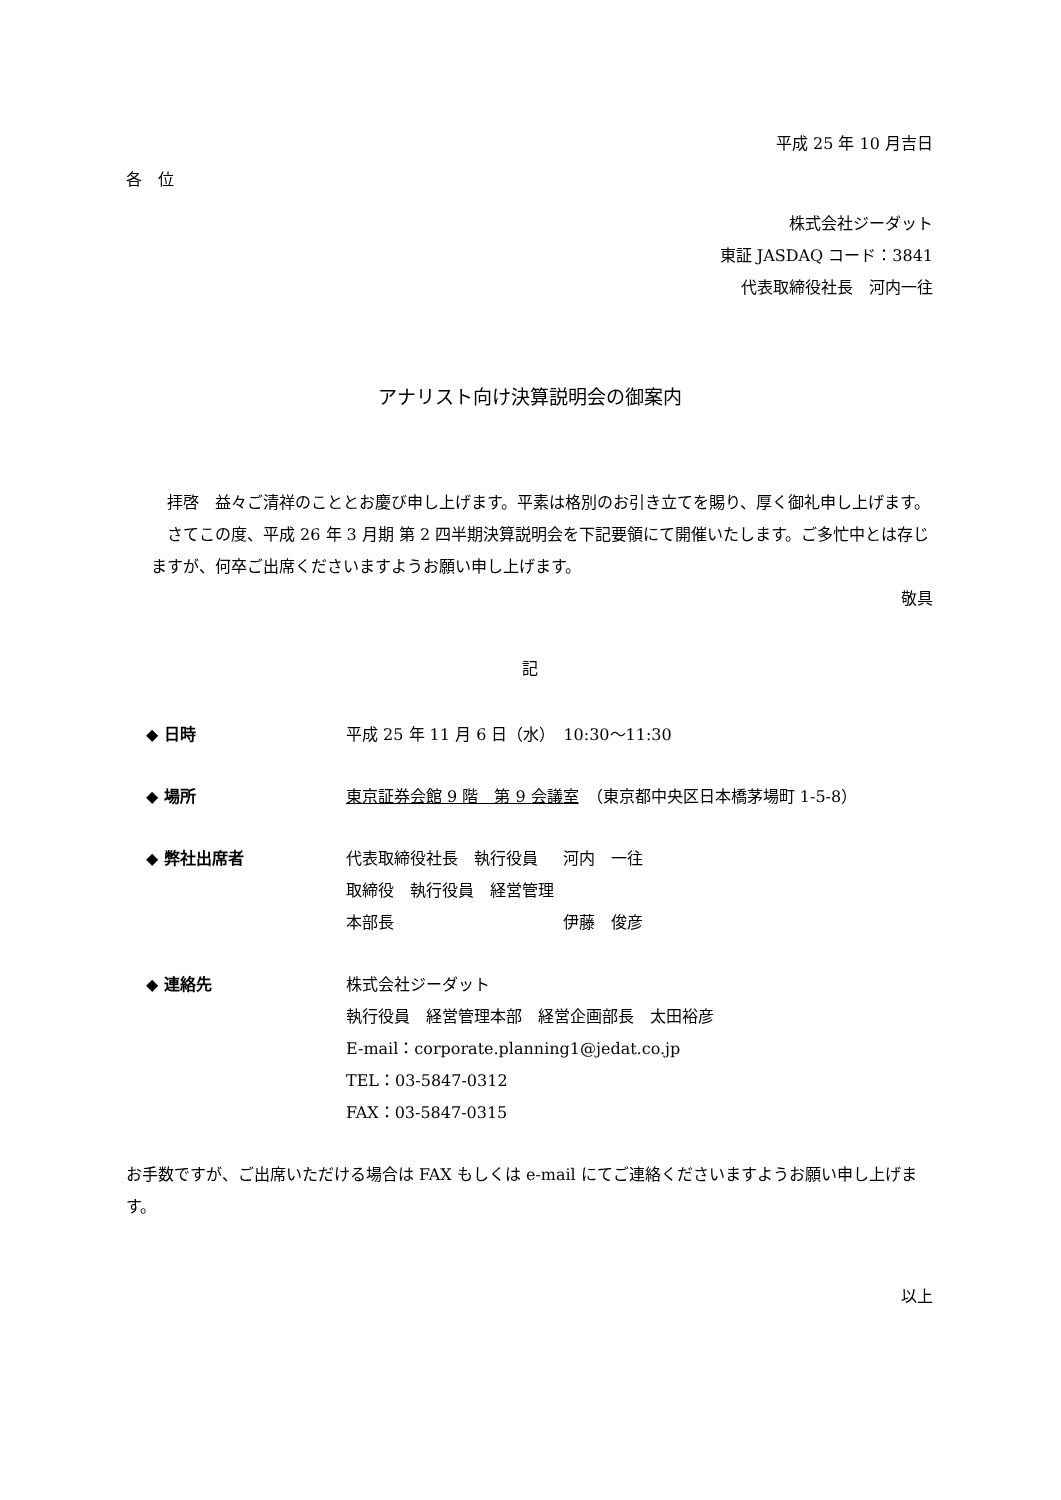平成 25 年 10 月吉日
各　位
株式会社ジーダット
東証 JASDAQ コード：3841
代表取締役社長　河内一往
アナリスト向け決算説明会の御案内
　拝啓　益々ご清祥のこととお慶び申し上げます。平素は格別のお引き立てを賜り、厚く御礼申し上げます。
　さてこの度、平成 26 年 3 月期 第 2 四半期決算説明会を下記要領にて開催いたします。ご多忙中とは存じますが、何卒ご出席くださいますようお願い申し上げます。
敬具
記
◆ 日時 平成 25 年 11 月 6 日（水）　10:30〜11:30
◆ 場所 東京証券会館 9 階　第 9 会議室　（東京都中央区日本橋茅場町 1-5-8）
◆ 弊社出席者 代表取締役社長　執行役員 河内　一往
取締役　執行役員　経営管理本部長 伊藤　俊彦
◆ 連絡先 株式会社ジーダット
執行役員　経営管理本部　経営企画部長　太田裕彦
E-mail：corporate.planning1@jedat.co.jp
TEL：03-5847-0312
FAX：03-5847-0315
お手数ですが、ご出席いただける場合は FAX もしくは e-mail にてご連絡くださいますようお願い申し上げます。
以上